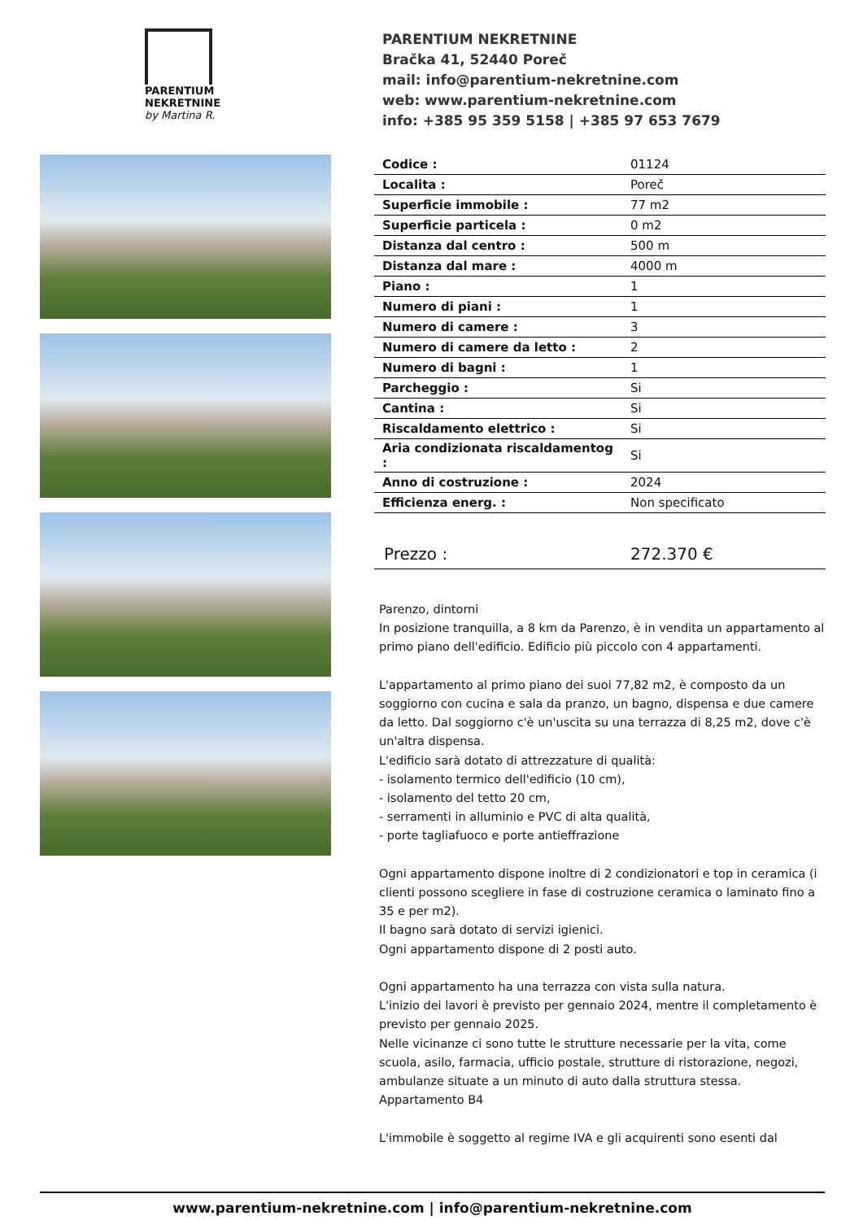PARENTIUM
NEKRETNINE
by Martina R.
PARENTIUM NEKRETNINE
Bračka 41, 52440 Poreč
mail: info@parentium-nekretnine.com
web: www.parentium-nekretnine.com
info: +385 95 359 5158 | +385 97 653 7679
| Codice : | 01124 |
| Localita : | Poreč |
| Superficie immobile : | 77 m2 |
| Superficie particela : | 0 m2 |
| Distanza dal centro : | 500 m |
| Distanza dal mare : | 4000 m |
| Piano : | 1 |
| Numero di piani : | 1 |
| Numero di camere : | 3 |
| Numero di camere da letto : | 2 |
| Numero di bagni : | 1 |
| Parcheggio : | Si |
| Cantina : | Si |
| Riscaldamento elettrico : | Si |
| Aria condizionata riscaldamentog : | Si |
| Anno di costruzione : | 2024 |
| Efficienza energ. : | Non specificato |
Prezzo : 272.370 €
Parenzo, dintorni
In posizione tranquilla, a 8 km da Parenzo, è in vendita un appartamento al primo piano dell'edificio. Edificio più piccolo con 4 appartamenti.
L'appartamento al primo piano dei suoi 77,82 m2, è composto da un soggiorno con cucina e sala da pranzo, un bagno, dispensa e due camere da letto. Dal soggiorno c'è un'uscita su una terrazza di 8,25 m2, dove c'è un'altra dispensa.
L'edificio sarà dotato di attrezzature di qualità:
- isolamento termico dell'edificio (10 cm),
- isolamento del tetto 20 cm,
- serramenti in alluminio e PVC di alta qualità,
- porte tagliafuoco e porte antieffrazione
Ogni appartamento dispone inoltre di 2 condizionatori e top in ceramica (i clienti possono scegliere in fase di costruzione ceramica o laminato fino a 35 e per m2).
Il bagno sarà dotato di servizi igienici.
Ogni appartamento dispone di 2 posti auto.
Ogni appartamento ha una terrazza con vista sulla natura.
L'inizio dei lavori è previsto per gennaio 2024, mentre il completamento è previsto per gennaio 2025.
Nelle vicinanze ci sono tutte le strutture necessarie per la vita, come scuola, asilo, farmacia, ufficio postale, strutture di ristorazione, negozi, ambulanze situate a un minuto di auto dalla struttura stessa.
Appartamento B4
L'immobile è soggetto al regime IVA e gli acquirenti sono esenti dal
www.parentium-nekretnine.com | info@parentium-nekretnine.com